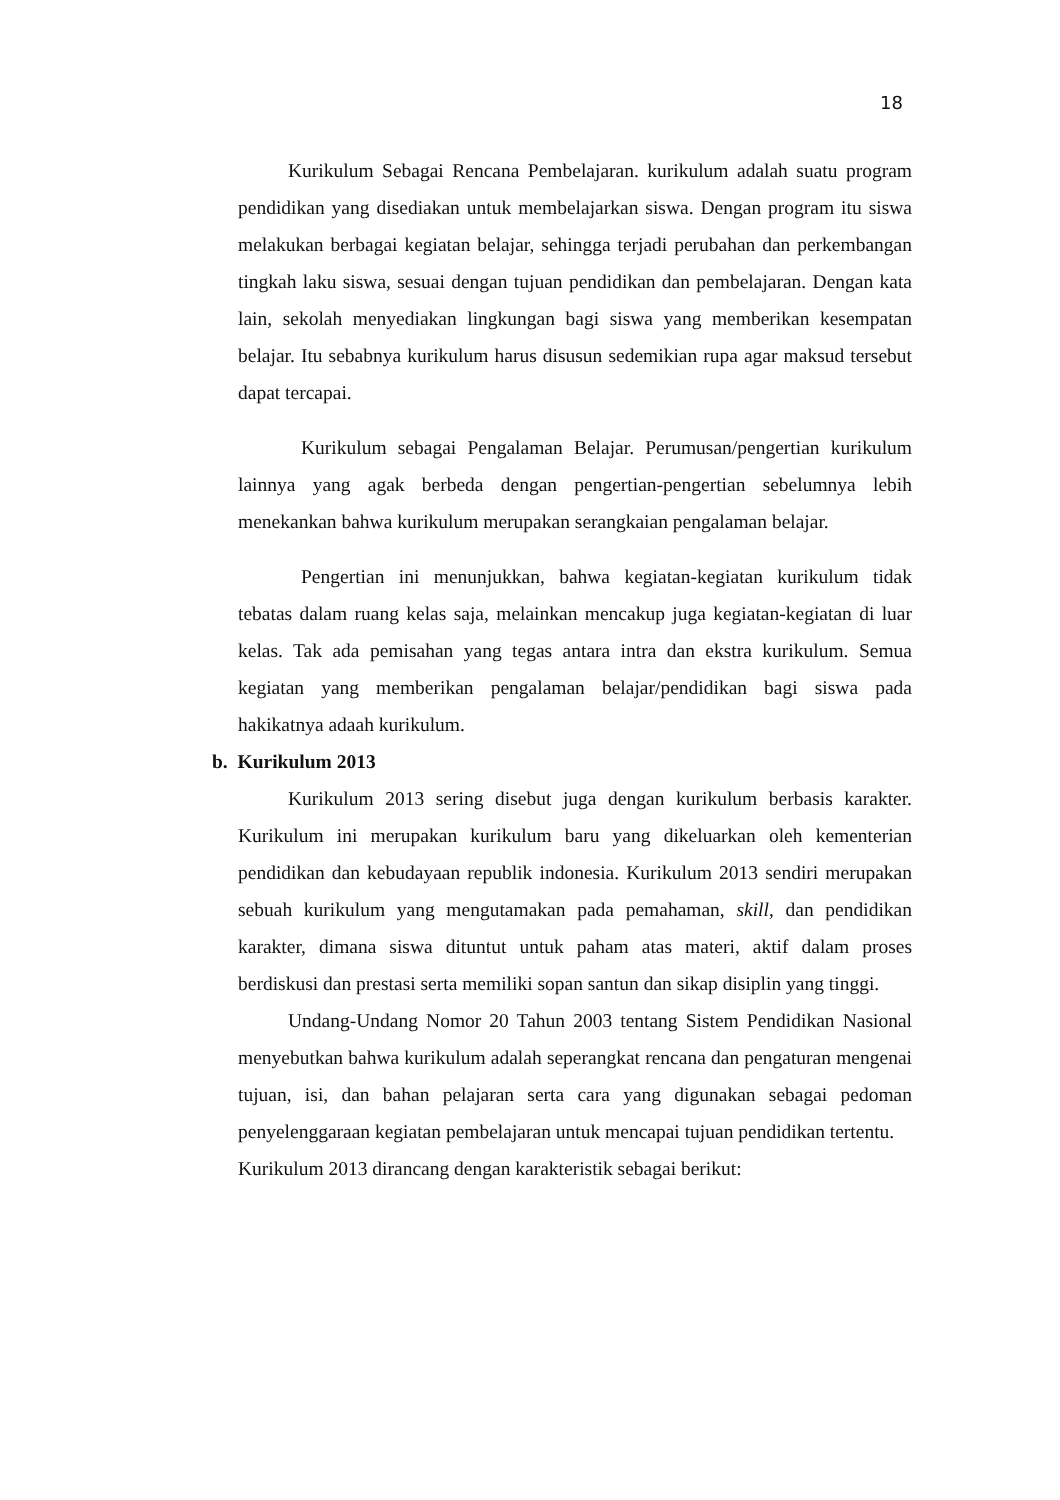18
Kurikulum Sebagai Rencana Pembelajaran. kurikulum adalah suatu program pendidikan yang disediakan untuk membelajarkan siswa. Dengan program itu siswa melakukan berbagai kegiatan belajar, sehingga terjadi perubahan dan perkembangan tingkah laku siswa, sesuai dengan tujuan pendidikan dan pembelajaran. Dengan kata lain, sekolah menyediakan lingkungan bagi siswa yang memberikan kesempatan belajar. Itu sebabnya kurikulum harus disusun sedemikian rupa agar maksud tersebut dapat tercapai.
Kurikulum sebagai Pengalaman Belajar. Perumusan/pengertian kurikulum lainnya yang agak berbeda dengan pengertian-pengertian sebelumnya lebih menekankan bahwa kurikulum merupakan serangkaian pengalaman belajar.
Pengertian ini menunjukkan, bahwa kegiatan-kegiatan kurikulum tidak tebatas dalam ruang kelas saja, melainkan mencakup juga kegiatan-kegiatan di luar kelas. Tak ada pemisahan yang tegas antara intra dan ekstra kurikulum. Semua kegiatan yang memberikan pengalaman belajar/pendidikan bagi siswa pada hakikatnya adaah kurikulum.
b. Kurikulum 2013
Kurikulum 2013 sering disebut juga dengan kurikulum berbasis karakter. Kurikulum ini merupakan kurikulum baru yang dikeluarkan oleh kementerian pendidikan dan kebudayaan republik indonesia. Kurikulum 2013 sendiri merupakan sebuah kurikulum yang mengutamakan pada pemahaman, skill, dan pendidikan karakter, dimana siswa dituntut untuk paham atas materi, aktif dalam proses berdiskusi dan prestasi serta memiliki sopan santun dan sikap disiplin yang tinggi.
Undang-Undang Nomor 20 Tahun 2003 tentang Sistem Pendidikan Nasional menyebutkan bahwa kurikulum adalah seperangkat rencana dan pengaturan mengenai tujuan, isi, dan bahan pelajaran serta cara yang digunakan sebagai pedoman penyelenggaraan kegiatan pembelajaran untuk mencapai tujuan pendidikan tertentu.
Kurikulum 2013 dirancang dengan karakteristik sebagai berikut: